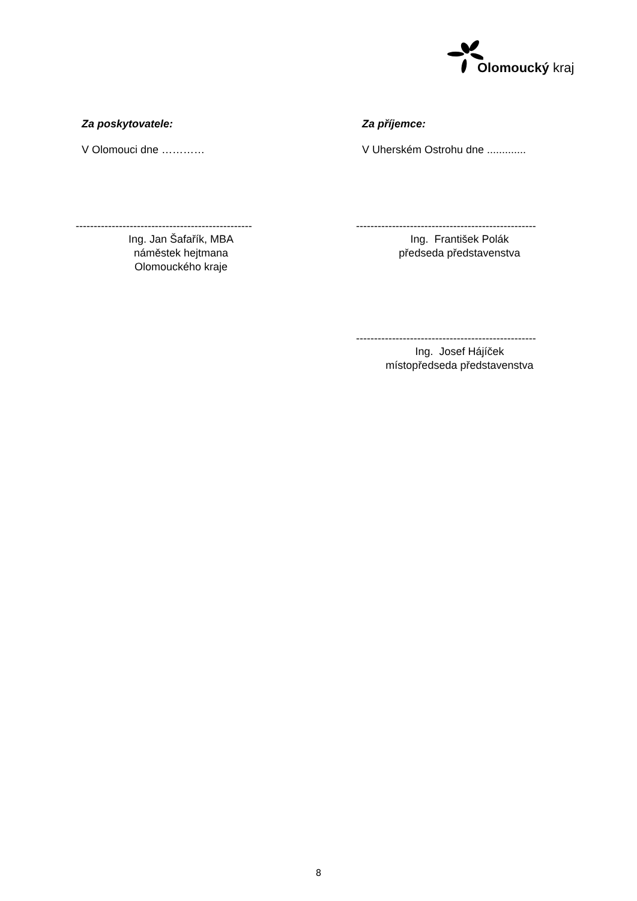Olomoucký kraj
Za poskytovatele:
V Olomouci dne …………
-------------------------------------------------
Ing. Jan Šafařík, MBA
náměstek hejtmana
Olomouckého kraje
Za příjemce:
V Uherském Ostrohu dne .............
--------------------------------------------------
Ing. František Polák
předseda představenstva
--------------------------------------------------
Ing. Josef Hájíček
místopředseda představenstva
8